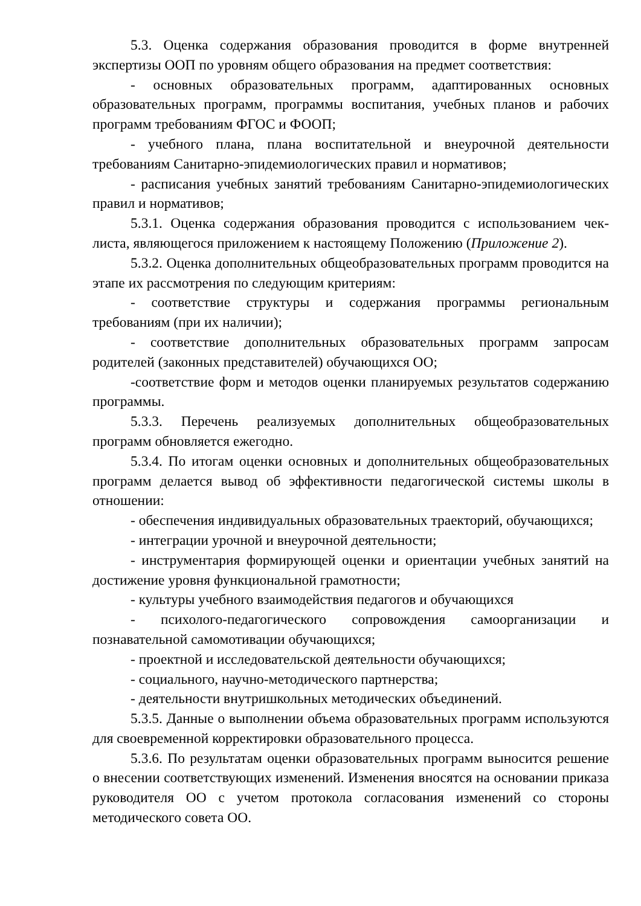5.3. Оценка содержания образования проводится в форме внутренней экспертизы ООП по уровням общего образования на предмет соответствия:
- основных образовательных программ, адаптированных основных образовательных программ, программы воспитания, учебных планов и рабочих программ требованиям ФГОС и ФООП;
- учебного плана, плана воспитательной и внеурочной деятельности требованиям Санитарно-эпидемиологических правил и нормативов;
- расписания учебных занятий требованиям Санитарно-эпидемиологических правил и нормативов;
5.3.1. Оценка содержания образования проводится с использованием чек-листа, являющегося приложением к настоящему Положению (Приложение 2).
5.3.2. Оценка дополнительных общеобразовательных программ проводится на этапе их рассмотрения по следующим критериям:
- соответствие структуры и содержания программы региональным требованиям (при их наличии);
- соответствие дополнительных образовательных программ запросам родителей (законных представителей) обучающихся ОО;
-соответствие форм и методов оценки планируемых результатов содержанию программы.
5.3.3. Перечень реализуемых дополнительных общеобразовательных программ обновляется ежегодно.
5.3.4. По итогам оценки основных и дополнительных общеобразовательных программ делается вывод об эффективности педагогической системы школы в отношении:
- обеспечения индивидуальных образовательных траекторий, обучающихся;
- интеграции урочной и внеурочной деятельности;
- инструментария формирующей оценки и ориентации учебных занятий на достижение уровня функциональной грамотности;
- культуры учебного взаимодействия педагогов и обучающихся
- психолого-педагогического сопровождения самоорганизации и познавательной самомотивации обучающихся;
- проектной и исследовательской деятельности обучающихся;
- социального, научно-методического партнерства;
- деятельности внутришкольных методических объединений.
5.3.5. Данные о выполнении объема образовательных программ используются для своевременной корректировки образовательного процесса.
5.3.6. По результатам оценки образовательных программ выносится решение о внесении соответствующих изменений. Изменения вносятся на основании приказа руководителя ОО с учетом протокола согласования изменений со стороны методического совета ОО.